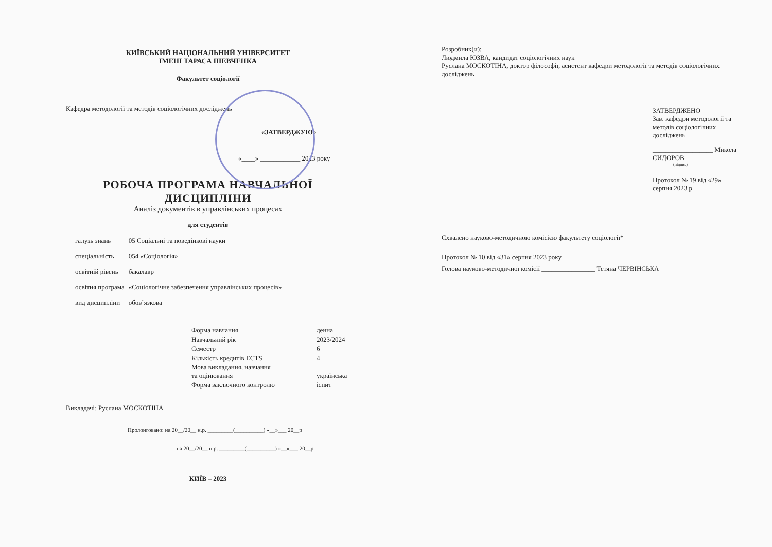КИЇВСЬКИЙ НАЦІОНАЛЬНИЙ УНІВЕРСИТЕТ
ІМЕНІ ТАРАСА ШЕВЧЕНКА
Факультет соціології
Кафедра методології та методів соціологічних досліджень
«ЗАТВЕРДЖУЮ»
«____» ____________ 2023 року
РОБОЧА ПРОГРАМА НАВЧАЛЬНОЇ ДИСЦИПЛІНИ
Аналіз документів в управлінських процесах
для студентів
| галузь знань | 05 Соціальні та поведінкові науки |
| спеціальність | 054 «Соціологія» |
| освітній рівень | бакалавр |
| освітня програма | «Соціологічне забезпечення управлінських процесів» |
| вид дисципліни | обов`язкова |
| Форма навчання | денна |
| Навчальний рік | 2023/2024 |
| Семестр | 6 |
| Кількість кредитів ECTS | 4 |
| Мова викладання, навчання та оцінювання | українська |
| Форма заключного контролю | іспит |
Викладачі: Руслана МОСКОТІНА
Пролонговано: на 20__/20__ н.р. _________(__________) «__»___ 20__р
на 20__/20__ н.р. _________(__________) «__»___ 20__р
КИЇВ – 2023
Розробник(и):
Людмила ЮЗВА, кандидат соціологічних наук
Руслана МОСКОТІНА, доктор філософії, асистент кафедри методології та методів соціологічних досліджень
ЗАТВЕРДЖЕНО
Зав. кафедри методології та методів соціологічних досліджень
__________________ Микола СИДОРОВ
(підпис)
Протокол № 19 від «29» серпня 2023 р
Схвалено науково-методичною комісією факультету соціології*
Протокол № 10 від «31» серпня 2023 року
Голова науково-методичної комісії ________________ Тетяна ЧЕРВІНСЬКА